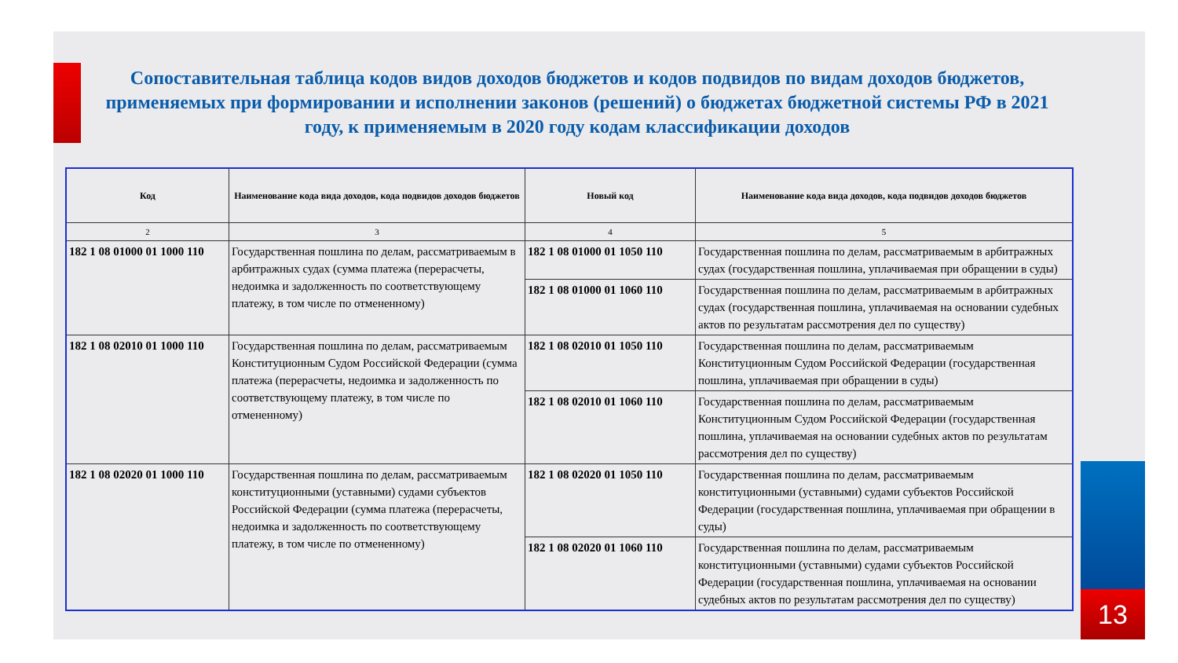Сопоставительная таблица кодов видов доходов бюджетов и кодов подвидов по видам доходов бюджетов, применяемых при формировании и исполнении законов (решений) о бюджетах бюджетной системы РФ в 2021 году, к применяемым в 2020 году кодам классификации доходов
| Код | Наименование кода вида доходов, кода подвидов доходов бюджетов | Новый код | Наименование кода вида доходов, кода подвидов доходов бюджетов |
| --- | --- | --- | --- |
| 2 | 3 | 4 | 5 |
| 182 1 08 01000 01 1000 110 | Государственная пошлина по делам, рассматриваемым в арбитражных судах (сумма платежа (перерасчеты, недоимка и задолженность по соответствующему платежу, в том числе по отмененному) | 182 1 08 01000 01 1050 110 | Государственная пошлина по делам, рассматриваемым в арбитражных судах (государственная пошлина, уплачиваемая при обращении в суды) |
| | | 182 1 08 01000 01 1060 110 | Государственная пошлина по делам, рассматриваемым в арбитражных судах (государственная пошлина, уплачиваемая на основании судебных актов по результатам рассмотрения дел по существу) |
| 182 1 08 02010 01 1000 110 | Государственная пошлина по делам, рассматриваемым Конституционным Судом Российской Федерации (сумма платежа (перерасчеты, недоимка и задолженность по соответствующему платежу, в том числе по отмененному) | 182 1 08 02010 01 1050 110 | Государственная пошлина по делам, рассматриваемым Конституционным Судом Российской Федерации (государственная пошлина, уплачиваемая при обращении в суды) |
| | | 182 1 08 02010 01 1060 110 | Государственная пошлина по делам, рассматриваемым Конституционным Судом Российской Федерации (государственная пошлина, уплачиваемая на основании судебных актов по результатам рассмотрения дел по существу) |
| 182 1 08 02020 01 1000 110 | Государственная пошлина по делам, рассматриваемым конституционными (уставными) судами субъектов Российской Федерации (сумма платежа (перерасчеты, недоимка и задолженность по соответствующему платежу, в том числе по отмененному) | 182 1 08 02020 01 1050 110 | Государственная пошлина по делам, рассматриваемым конституционными (уставными) судами субъектов Российской Федерации (государственная пошлина, уплачиваемая при обращении в суды) |
| | | 182 1 08 02020 01 1060 110 | Государственная пошлина по делам, рассматриваемым конституционными (уставными) судами субъектов Российской Федерации (государственная пошлина, уплачиваемая на основании судебных актов по результатам рассмотрения дел по существу) |
13